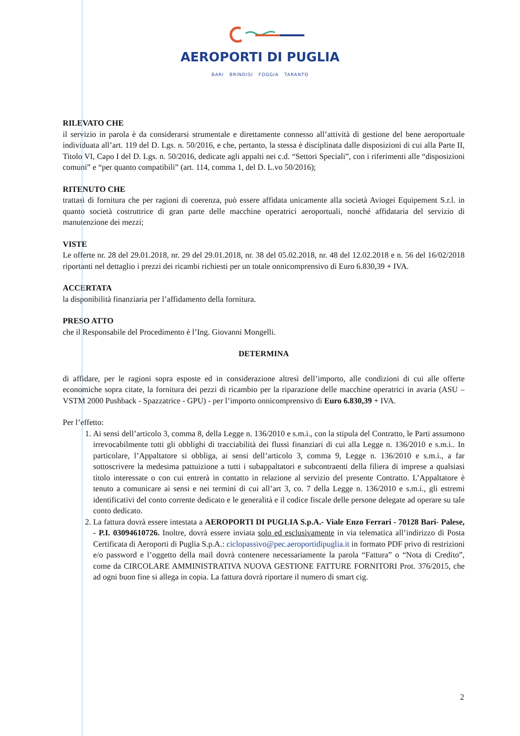AEROPORTI DI PUGLIA
BARI BRINDISI FOGGIA TARANTO
RILEVATO CHE
il servizio in parola è da considerarsi strumentale e direttamente connesso all’attività di gestione del bene aeroportuale individuata all’art. 119 del D. Lgs. n. 50/2016, e che, pertanto, la stessa è disciplinata dalle disposizioni di cui alla Parte II, Titolo VI, Capo I del D. Lgs. n. 50/2016, dedicate agli appalti nei c.d. “Settori Speciali”, con i riferimenti alle “disposizioni comuni” e “per quanto compatibili” (art. 114, comma 1, del D. L.vo 50/2016);
RITENUTO CHE
trattasi di fornitura che per ragioni di coerenza, può essere affidata unicamente alla società Aviogei Equipement S.r.l. in quanto società costruttrice di gran parte delle macchine operatrici aeroportuali, nonché affidataria del servizio di manutenzione dei mezzi;
VISTE
Le offerte nr. 28 del 29.01.2018, nr. 29 del 29.01.2018, nr. 38 del 05.02.2018, nr. 48 del 12.02.2018 e n. 56 del 16/02/2018 riportanti nel dettaglio i prezzi dei ricambi richiesti per un totale onnicomprensivo di Euro 6.830,39 + IVA.
ACCERTATA
la disponibilità finanziaria per l’affidamento della fornitura.
PRESO ATTO
che il Responsabile del Procedimento è l’Ing. Giovanni Mongelli.
DETERMINA
di affidare, per le ragioni sopra esposte ed in considerazione altresì dell’importo, alle condizioni di cui alle offerte economiche sopra citate, la fornitura dei pezzi di ricambio per la riparazione delle macchine operatrici in avaria (ASU – VSTM 2000 Pushback - Spazzatrice - GPU) - per l’importo onnicomprensivo di Euro 6.830,39 + IVA.
Per l’effetto:
1. Ai sensi dell’articolo 3, comma 8, della Legge n. 136/2010 e s.m.i., con la stipula del Contratto, le Parti assumono irrevocabilmente tutti gli obblighi di tracciabilità dei flussi finanziari di cui alla Legge n. 136/2010 e s.m.i.. In particolare, l’Appaltatore si obbliga, ai sensi dell’articolo 3, comma 9, Legge n. 136/2010 e s.m.i., a far sottoscrivere la medesima pattuizione a tutti i subappaltatori e subcontraenti della filiera di imprese a qualsiasi titolo interessate o con cui entrerà in contatto in relazione al servizio del presente Contratto. L’Appaltatore è tenuto a comunicare ai sensi e nei termini di cui all’art 3, co. 7 della Legge n. 136/2010 e s.m.i., gli estremi identificativi del conto corrente dedicato e le generalità e il codice fiscale delle persone delegate ad operare su tale conto dedicato.
2. La fattura dovrà essere intestata a AEROPORTI DI PUGLIA S.p.A.- Viale Enzo Ferrari - 70128 Bari- Palese, - P.I. 03094610726. Inoltre, dovrà essere inviata solo ed esclusivamente in via telematica all’indirizzo di Posta Certificata di Aeroporti di Puglia S.p.A.: ciclopassivo@pec.aeroportidipuglia.it in formato PDF privo di restrizioni e/o password e l’oggetto della mail dovrà contenere necessariamente la parola “Fattura” o “Nota di Credito”, come da CIRCOLARE AMMINISTRATIVA NUOVA GESTIONE FATTURE FORNITORI Prot. 376/2015, che ad ogni buon fine si allega in copia. La fattura dovrà riportare il numero di smart cig.
2